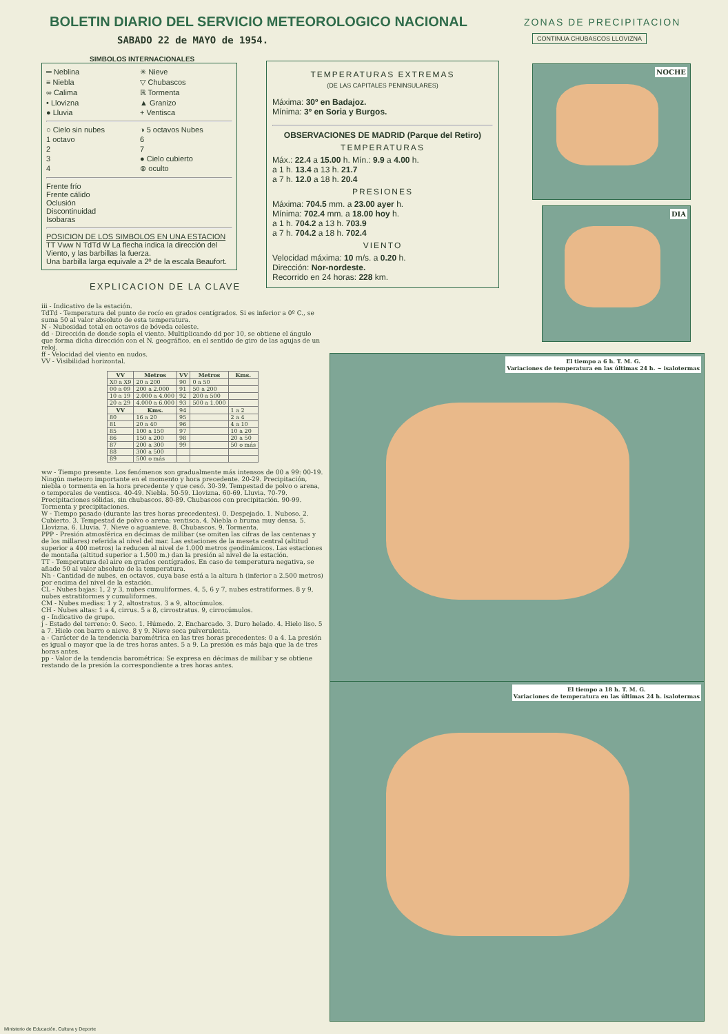BOLETIN DIARIO DEL SERVICIO METEOROLOGICO NACIONAL
SABADO 22 de MAYO de 1954.
ZONAS DE PRECIPITACION
SIMBOLOS INTERNACIONALES
═ Neblina ✳ Nieve ≡ Niebla ▽ Chubascos ∞ Calima ℝ Tormenta • Llovizna ▲ Granizo ● Lluvia + Ventisca
○ Cielo sin nubes ◑ 5 octavos Nubes 1 octavo 6273 ● Cielo cubierto 4 ⊗ oculto
Frente frío
Frente cálido
Oclusión
Discontinuidad
Isobaras
POSICION DE LOS SIMBOLOS EN UNA ESTACION
TT Vww N TdTd W La flecha indica la dirección del Viento, y las barbillas la fuerza.
Una barbilla larga equivale a 2º de la escala Beaufort.
EXPLICACION DE LA CLAVE
iii - Indicativo de la estación.
TdTd - Temperatura del punto de rocío en grados centígrados. Si es inferior a 0º C., se suma 50 al valor absoluto de esta temperatura.
N - Nubosidad total en octavos de bóveda celeste.
dd - Dirección de donde sopla el viento. Multiplicando dd por 10, se obtiene el ángulo que forma dicha dirección con el N. geográfico, en el sentido de giro de las agujas de un reloj.
ff - Velocidad del viento en nudos.
VV - Visibilidad horizontal.
| VV | Metros | VV | Metros | Kms. |
| --- | --- | --- | --- | --- |
| X0 a X9 | 20 a 200 | 90 | 0 a 50 | |
| 00 a 09 | 200 a 2.000 | 91 | 50 a 200 | |
| 10 a 19 | 2.000 a 4.000 | 92 | 200 a 500 | |
| 20 a 29 | 4.000 a 6.000 | 93 | 500 a 1.000 | |
| VV | Kms. | 94 | | 1 a 2 |
| 80 | 16 a 20 | 95 | | 2 a 4 |
| 81 | 20 a 40 | 96 | | 4 a 10 |
| 85 | 100 a 150 | 97 | | 10 a 20 |
| 86 | 150 a 200 | 98 | | 20 a 50 |
| 87 | 200 a 300 | 99 | | 50 o más |
| 88 | 300 a 500 | | | |
| 89 | 500 o más | | | |
ww - Tiempo presente. Los fenómenos son gradualmente más intensos de 00 a 99: 00-19. Ningún meteoro importante en el momento y hora precedente. 20-29. Precipitación, niebla o tormenta en la hora precedente y que cesó. 30-39. Tempestad de polvo o arena, o temporales de ventisca. 40-49. Niebla. 50-59. Llovizna. 60-69. Lluvia. 70-79. Precipitaciones sólidas, sin chubascos. 80-89. Chubascos con precipitación. 90-99. Tormenta y precipitaciones.
W - Tiempo pasado (durante las tres horas precedentes). 0. Despejado. 1. Nuboso. 2. Cubierto. 3. Tempestad de polvo o arena; ventisca. 4. Niebla o bruma muy densa. 5. Llovizna. 6. Lluvia. 7. Nieve o aguanieve. 8. Chubascos. 9. Tormenta.
PPP - Presión atmosférica en décimas de milibar (se omiten las cifras de las centenas y de los millares) referida al nivel del mar. Las estaciones de la meseta central (altitud superior a 400 metros) la reducen al nivel de 1.000 metros geodinámicos. Las estaciones de montaña (altitud superior a 1.500 m.) dan la presión al nivel de la estación.
TT - Temperatura del aire en grados centígrados. En caso de temperatura negativa, se añade 50 al valor absoluto de la temperatura.
Nh - Cantidad de nubes, en octavos, cuya base está a la altura h (inferior a 2.500 metros) por encima del nivel de la estación.
CL - Nubes bajas: 1, 2 y 3, nubes cumuliformes. 4, 5, 6 y 7, nubes estratiformes. 8 y 9, nubes estratiformes y cumuliformes.
CM - Nubes medias: 1 y 2, altostratus. 3 a 9, altocúmulos.
CH - Nubes altas: 1 a 4, cirrus. 5 a 8, cirrostratus. 9, cirrocúmulos.
g - Indicativo de grupo.
j - Estado del terreno: 0. Seco. 1. Húmedo. 2. Encharcado. 3. Duro helado. 4. Hielo liso. 5 a 7. Hielo con barro o nieve. 8 y 9. Nieve seca pulverulenta.
a - Carácter de la tendencia barométrica en las tres horas precedentes: 0 a 4. La presión es igual o mayor que la de tres horas antes. 5 a 9. La presión es más baja que la de tres horas antes.
pp - Valor de la tendencia barométrica: Se expresa en décimas de milibar y se obtiene restando de la presión la correspondiente a tres horas antes.
TEMPERATURAS EXTREMAS
(DE LAS CAPITALES PENINSULARES)
Máxima: 30º en Badajoz.
Mínima: 3º en Soria y Burgos.
OBSERVACIONES DE MADRID (Parque del Retiro)
TEMPERATURAS
Máx.: 22.4 a 15.00 h. Mín.: 9.9 a 4.00 h.
a 1 h. 13.4 a 13 h. 21.7
a 7 h. 12.0 a 18 h. 20.4
PRESIONES
Máxima: 704.5 mm. a 23.00 ayer h.
Mínima: 702.4 mm. a 18.00 hoy h.
a 1 h. 704.2 a 13 h. 703.9
a 7 h. 704.2 a 18 h. 702.4
VIENTO
Velocidad máxima: 10 m/s. a 0.20 h.
Dirección: Nor-nordeste.
Recorrido en 24 horas: 228 km.
CONTINUA CHUBASCOS LLOVIZNA
NOCHE
DIA
El tiempo a 6 h. T. M. G.
Variaciones de temperatura en las últimas 24 h. ~ isalotermas
El tiempo a 18 h. T. M. G.
Variaciones de temperatura en las últimas 24 h. isalotermas
Ministerio de Educación, Cultura y Deporte